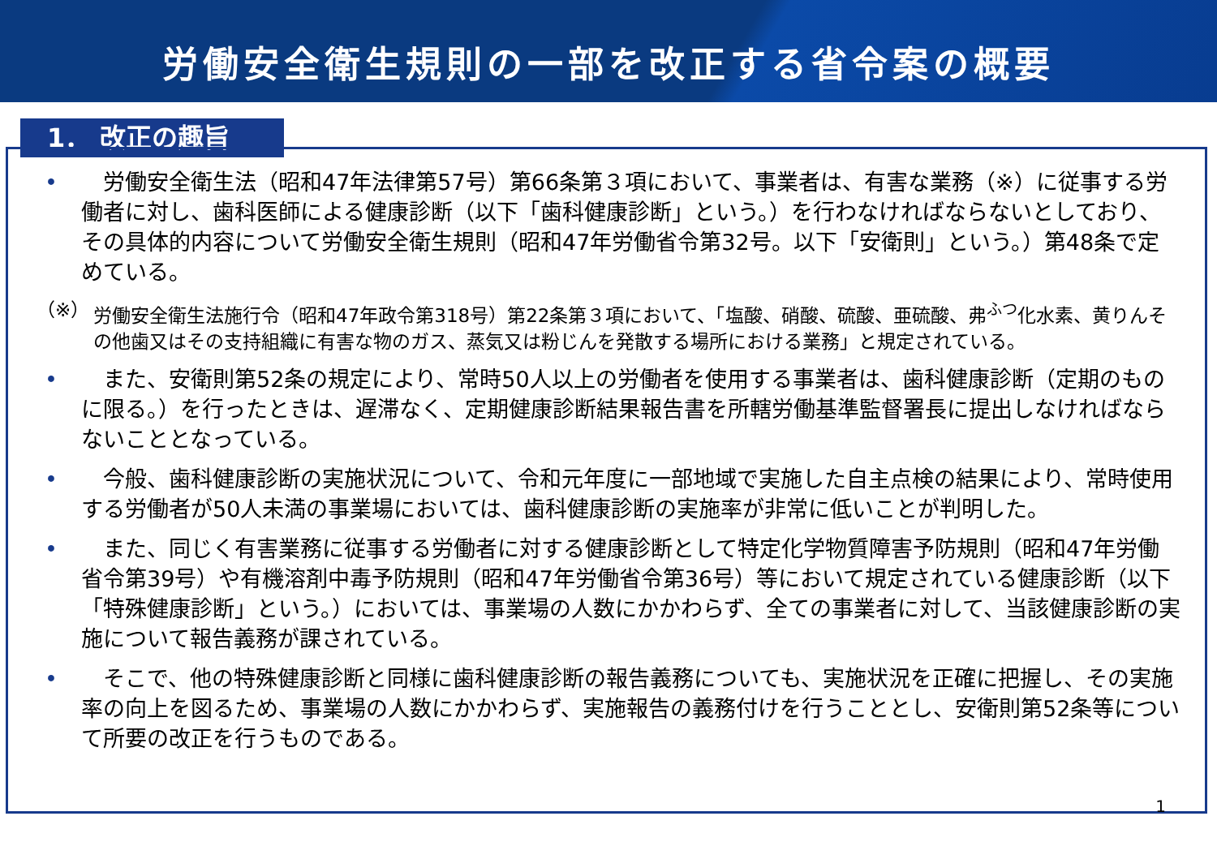労働安全衛生規則の一部を改正する省令案の概要
1． 改正の趣旨
• 　労働安全衛生法（昭和47年法律第57号）第66条第３項において、事業者は、有害な業務（※）に従事する労働者に対し、歯科医師による健康診断（以下「歯科健康診断」という。）を行わなければならないとしており、その具体的内容について労働安全衛生規則（昭和47年労働省令第32号。以下「安衛則」という。）第48条で定めている。
（※） 労働安全衛生法施行令（昭和47年政令第318号）第22条第３項において、「塩酸、硝酸、硫酸、亜硫酸、弗<sup>ふつ</sup>化水素、黄りんその他歯又はその支持組織に有害な物のガス、蒸気又は粉じんを発散する場所における業務」と規定されている。
• 　また、安衛則第52条の規定により、常時50人以上の労働者を使用する事業者は、歯科健康診断（定期のものに限る。）を行ったときは、遅滞なく、定期健康診断結果報告書を所轄労働基準監督署長に提出しなければならないこととなっている。
• 　今般、歯科健康診断の実施状況について、令和元年度に一部地域で実施した自主点検の結果により、常時使用する労働者が50人未満の事業場においては、歯科健康診断の実施率が非常に低いことが判明した。
• 　また、同じく有害業務に従事する労働者に対する健康診断として特定化学物質障害予防規則（昭和47年労働省令第39号）や有機溶剤中毒予防規則（昭和47年労働省令第36号）等において規定されている健康診断（以下「特殊健康診断」という。）においては、事業場の人数にかかわらず、全ての事業者に対して、当該健康診断の実施について報告義務が課されている。
• 　そこで、他の特殊健康診断と同様に歯科健康診断の報告義務についても、実施状況を正確に把握し、その実施率の向上を図るため、事業場の人数にかかわらず、実施報告の義務付けを行うこととし、安衛則第52条等について所要の改正を行うものである。
1